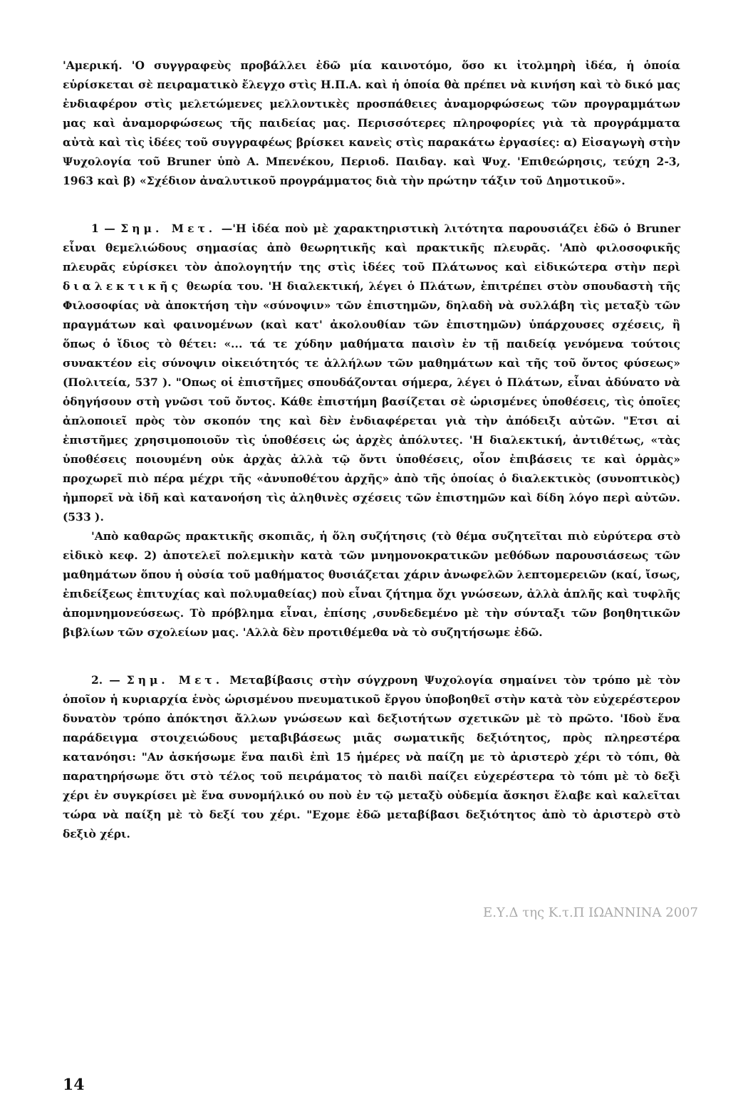'Αμερική. 'Ο συγγραφεὺς προβάλλει ἐδῶ μία καινοτόμο, ὅσο κι ἰτολμηρὴ ἰδέα, ἡ ὁποία εὑρίσκεται σὲ πειραματικὸ ἔλεγχο στὶς Η.Π.Α. καὶ ἡ ὁποία θὰ πρέπει νὰ κινήση καὶ τὸ δικό μας ἐνδιαφέρον στὶς μελετώμενες μελλοντικὲς προσπάθειες ἀναμορφώσεως τῶν προγραμμάτων μας καὶ ἀναμορφώσεως τῆς παιδείας μας. Περισσότερες πληροφορίες γιὰ τὰ προγράμματα αὐτὰ καὶ τὶς ἰδέες τοῦ συγγραφέως βρίσκει κανεὶς στὶς παρακάτω ἐργασίες: α) Εἰσαγωγὴ στὴν Ψυχολογία τοῦ Bruner ὑπὸ Α. Μπενέκου, Περιοδ. Παιδαγ. καὶ Ψυχ. 'Επιθεώρησις, τεύχη 2-3, 1963 καὶ β) «Σχέδιον ἀναλυτικοῦ προγράμματος διὰ τὴν πρώτην τάξιν τοῦ Δημοτικοῦ».
1 — Σημ. Μετ. —'Η ἰδέα ποὺ μὲ χαρακτηριστικὴ λιτότητα παρουσιάζει ἐδῶ ὁ Bruner εἶναι θεμελιώδους σημασίας ἀπὸ θεωρητικῆς καὶ πρακτικῆς πλευρᾶς. 'Απὸ φιλοσοφικῆς πλευρᾶς εὑρίσκει τὸν ἀπολογητήν της στὶς ἰδέες τοῦ Πλάτωνος καὶ εἰδικώτερα στὴν περὶ διαλεκτικῆς θεωρία του. 'Η διαλεκτική, λέγει ὁ Πλάτων, ἐπιτρέπει στὸν σπουδαστὴ τῆς Φιλοσοφίας νὰ ἀποκτήση τὴν «σύνοψιν» τῶν ἐπιστημῶν, δηλαδὴ νὰ συλλάβη τὶς μεταξὺ τῶν πραγμάτων καὶ φαινομένων (καὶ κατ' ἀκολουθίαν τῶν ἐπιστημῶν) ὑπάρχουσες σχέσεις, ἢ ὅπως ὁ ἴδιος τὸ θέτει: «... τά τε χύδην μαθήματα παισὶν ἐν τῇ παιδείᾳ γενόμενα τούτοις συνακτέον εἰς σύνοψιν οἰκειότητός τε ἀλλήλων τῶν μαθημάτων καὶ τῆς τοῦ ὄντος φύσεως» (Πολιτεία, 537 ). "Οπως οἱ ἐπιστῆμες σπουδάζονται σήμερα, λέγει ὁ Πλάτων, εἶναι ἀδύνατο νὰ ὁδηγήσουν στὴ γνῶσι τοῦ ὄντος. Κάθε ἐπιστήμη βασίζεται σὲ ὡρισμένες ὑποθέσεις, τὶς ὁποῖες ἀπλοποιεῖ πρὸς τὸν σκοπόν της καὶ δὲν ἐνδιαφέρεται γιὰ τὴν ἀπόδειξι αὐτῶν. "Ετσι αἱ ἐπιστῆμες χρησιμοποιοῦν τὶς ὑποθέσεις ὡς ἀρχὲς ἀπόλυτες. 'Η διαλεκτική, ἀντιθέτως, «τὰς ὑποθέσεις ποιουμένη οὐκ ἀρχὰς ἀλλὰ τῷ ὄντι ὑποθέσεις, οἷον ἐπιβάσεις τε καὶ ὁρμὰς» προχωρεῖ πιὸ πέρα μέχρι τῆς «ἀνυποθέτου ἀρχῆς» ἀπὸ τῆς ὁποίας ὁ διαλεκτικὸς (συνοπτικὸς) ἠμπορεῖ νὰ ἰδῆ καὶ κατανοήση τὶς ἀληθινὲς σχέσεις τῶν ἐπιστημῶν καὶ δίδη λόγο περὶ αὐτῶν. (533 ).
'Απὸ καθαρῶς πρακτικῆς σκοπιᾶς, ἡ ὅλη συζήτησις (τὸ θέμα συζητεῖται πιὸ εὐρύτερα στὸ εἰδικὸ κεφ. 2) ἀποτελεῖ πολεμικὴν κατὰ τῶν μνημονοκρατικῶν μεθόδων παρουσιάσεως τῶν μαθημάτων ὅπου ἡ οὐσία τοῦ μαθήματος θυσιάζεται χάριν ἀνωφελῶν λεπτομερειῶν (καί, ἴσως, ἐπιδείξεως ἐπιτυχίας καὶ πολυμαθείας) ποὺ εἶναι ζήτημα ὄχι γνώσεων, ἀλλὰ ἁπλῆς καὶ τυφλῆς ἀπομνημονεύσεως. Τὸ πρόβλημα εἶναι, ἐπίσης ,συνδεδεμένο μὲ τὴν σύνταξι τῶν βοηθητικῶν βιβλίων τῶν σχολείων μας. 'Αλλὰ δὲν προτιθέμεθα νὰ τὸ συζητήσωμε ἐδῶ.
2. — Σημ. Μετ. Μεταβίβασις στὴν σύγχρονη Ψυχολογία σημαίνει τὸν τρόπο μὲ τὸν ὁποῖον ἡ κυριαρχία ἑνὸς ὡρισμένου πνευματικοῦ ἔργου ὑποβοηθεῖ στὴν κατὰ τὸν εὐχερέστερον δυνατὸν τρόπο ἀπόκτησι ἄλλων γνώσεων καὶ δεξιοτήτων σχετικῶν μὲ τὸ πρῶτο. 'Ιδοὺ ἕνα παράδειγμα στοιχειώδους μεταβιβάσεως μιᾶς σωματικῆς δεξιότητος, πρὸς πληρεστέρα κατανόησι: "Αν ἀσκήσωμε ἕνα παιδὶ ἐπὶ 15 ἡμέρες νὰ παίζη με τὸ ἀριστερὸ χέρι τὸ τόπι, θὰ παρατηρήσωμε ὅτι στὸ τέλος τοῦ πειράματος τὸ παιδὶ παίζει εὐχερέστερα τὸ τόπι μὲ τὸ δεξὶ χέρι ἐν συγκρίσει μὲ ἕνα συνομήλικό ου ποὺ ἐν τῷ μεταξὺ οὐδεμία ἄσκησι ἔλαβε καὶ καλεῖται τώρα νὰ παίξη μὲ τὸ δεξί του χέρι. "Εχομε ἐδῶ μεταβίβασι δεξιότητος ἀπὸ τὸ ἀριστερὸ στὸ δεξιὸ χέρι.
14
Ε.Υ.Δ της Κ.τ.Π ΙΩΑΝΝΙΝΑ 2007